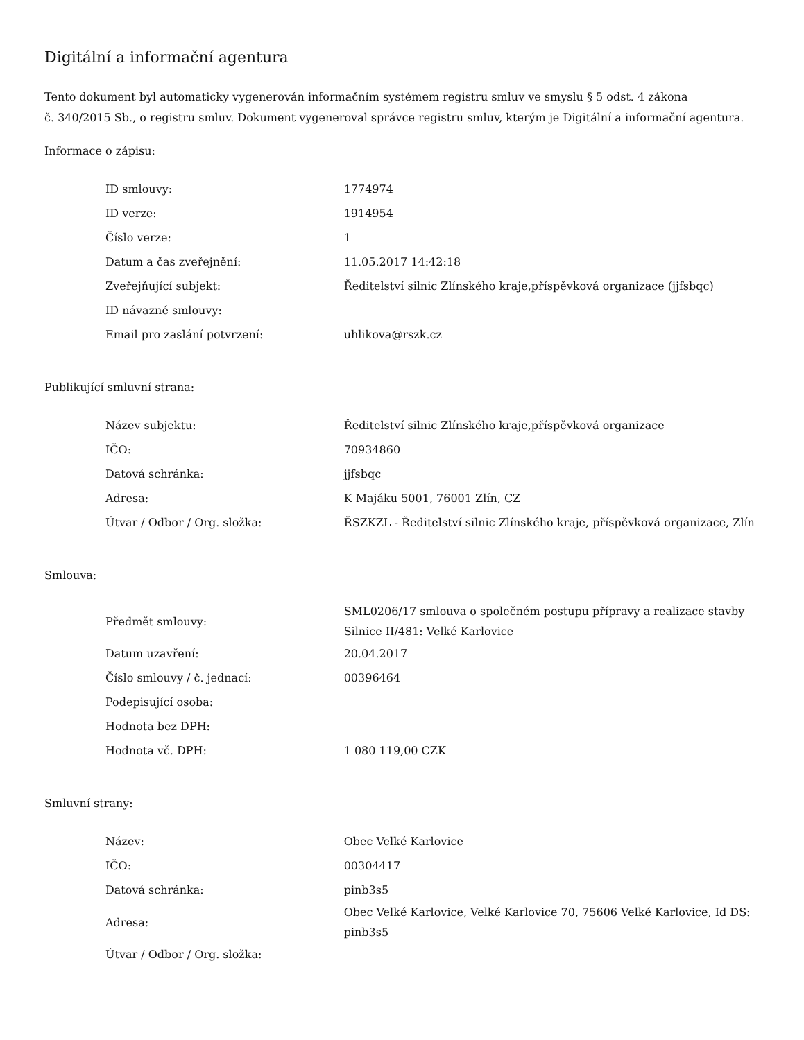Digitální a informační agentura
Tento dokument byl automaticky vygenerován informačním systémem registru smluv ve smyslu § 5 odst. 4 zákona
č. 340/2015 Sb., o registru smluv. Dokument vygeneroval správce registru smluv, kterým je Digitální a informační agentura.
Informace o zápisu:
| ID smlouvy: | 1774974 |
| ID verze: | 1914954 |
| Číslo verze: | 1 |
| Datum a čas zveřejnění: | 11.05.2017 14:42:18 |
| Zveřejňující subjekt: | Ředitelství silnic Zlínského kraje,příspěvková organizace (jjfsbqc) |
| ID návazné smlouvy: | |
| Email pro zaslání potvrzení: | uhlikova@rszk.cz |
Publikující smluvní strana:
| Název subjektu: | Ředitelství silnic Zlínského kraje,příspěvková organizace |
| IČO: | 70934860 |
| Datová schránka: | jjfsbqc |
| Adresa: | K Majáku 5001, 76001 Zlín, CZ |
| Útvar / Odbor / Org. složka: | ŘSZKZL - Ředitelství silnic Zlínského kraje, příspěvková organizace, Zlín |
Smlouva:
| Předmět smlouvy: | SML0206/17 smlouva o společném postupu přípravy a realizace stavby Silnice II/481: Velké Karlovice |
| Datum uzavření: | 20.04.2017 |
| Číslo smlouvy / č. jednací: | 00396464 |
| Podepisující osoba: | |
| Hodnota bez DPH: | |
| Hodnota vč. DPH: | 1 080 119,00 CZK |
Smluvní strany:
| Název: | Obec Velké Karlovice |
| IČO: | 00304417 |
| Datová schránka: | pinb3s5 |
| Adresa: | Obec Velké Karlovice, Velké Karlovice 70, 75606 Velké Karlovice, Id DS: pinb3s5 |
| Útvar / Odbor / Org. složka: | |